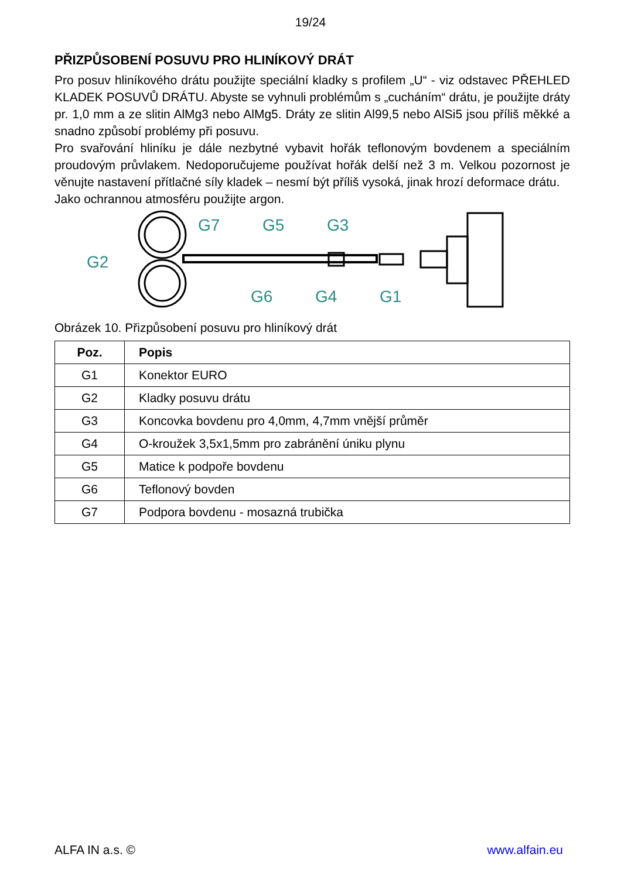19/24
PŘIZPŮSOBENÍ POSUVU PRO HLINÍKOVÝ DRÁT
Pro posuv hliníkového drátu použijte speciální kladky s profilem „U“ - viz odstavec PŘEHLED KLADEK POSUVŮ DRÁTU. Abyste se vyhnuli problémům s „cucháním“ drátu, je použijte dráty pr. 1,0 mm a ze slitin AlMg3 nebo AlMg5. Dráty ze slitin Al99,5 nebo AlSi5 jsou příliš měkké a snadno způsobí problémy při posuvu.
Pro svařování hliníku je dále nezbytné vybavit hořák teflonovým bovdenem a speciálním proudovým průvlakem. Nedoporučujeme používat hořák delší než 3 m. Velkou pozornost je věnujte nastavení přítlačné síly kladek – nesmí být příliš vysoká, jinak hrozí deformace drátu.
Jako ochrannou atmosféru použijte argon.
G2
G7
G5
G3
G6
G4
G1
Obrázek 10. Přizpůsobení posuvu pro hliníkový drát
| Poz. | Popis |
| --- | --- |
| G1 | Konektor EURO |
| G2 | Kladky posuvu drátu |
| G3 | Koncovka bovdenu pro 4,0mm, 4,7mm vnější průměr |
| G4 | O-kroužek 3,5x1,5mm pro zabránění úniku plynu |
| G5 | Matice k podpoře bovdenu |
| G6 | Teflonový bovden |
| G7 | Podpora bovdenu - mosazná trubička |
ALFA IN a.s. © www.alfain.eu